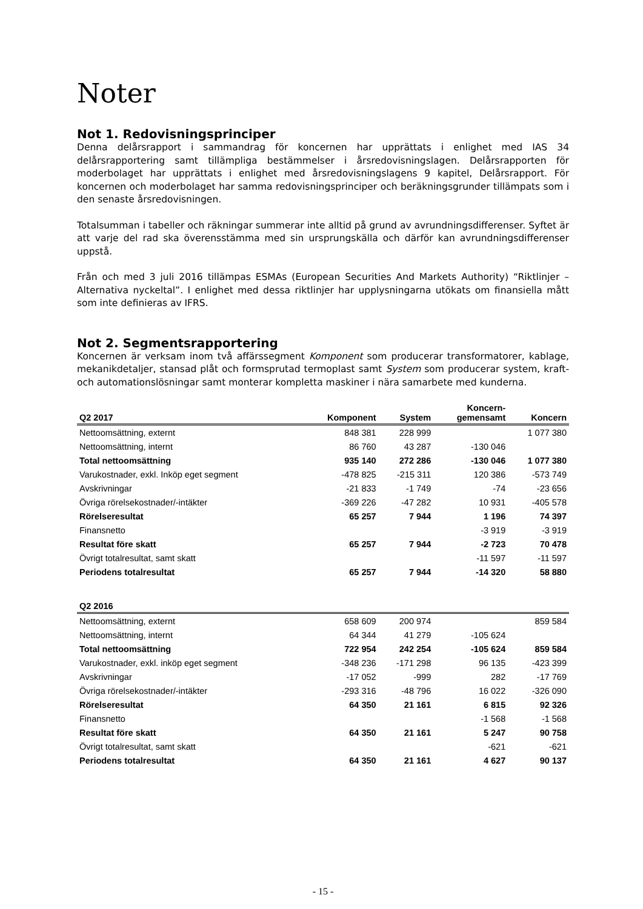Noter
Not 1. Redovisningsprinciper
Denna delårsrapport i sammandrag för koncernen har upprättats i enlighet med IAS 34 delårsrapportering samt tillämpliga bestämmelser i årsredovisningslagen. Delårsrapporten för moderbolaget har upprättats i enlighet med årsredovisningslagens 9 kapitel, Delårsrapport. För koncernen och moderbolaget har samma redovisningsprinciper och beräkningsgrunder tillämpats som i den senaste årsredovisningen.
Totalsumman i tabeller och räkningar summerar inte alltid på grund av avrundningsdifferenser. Syftet är att varje del rad ska överensstämma med sin ursprungskälla och därför kan avrundningsdifferenser uppstå.
Från och med 3 juli 2016 tillämpas ESMAs (European Securities And Markets Authority) “Riktlinjer – Alternativa nyckeltal”. I enlighet med dessa riktlinjer har upplysningarna utökats om finansiella mått som inte definieras av IFRS.
Not 2. Segmentsrapportering
Koncernen är verksam inom två affärssegment Komponent som producerar transformatorer, kablage, mekanikdetaljer, stansad plåt och formsprutad termoplast samt System som producerar system, kraft- och automationslösningar samt monterar kompletta maskiner i nära samarbete med kunderna.
| Q2 2017 | Komponent | System | Koncern- gemensamt | Koncern |
| --- | --- | --- | --- | --- |
| Nettoomsättning, externt | 848 381 | 228 999 | | 1 077 380 |
| Nettoomsättning, internt | 86 760 | 43 287 | -130 046 | |
| Total nettoomsättning | 935 140 | 272 286 | -130 046 | 1 077 380 |
| Varukostnader, exkl. Inköp eget segment | -478 825 | -215 311 | 120 386 | -573 749 |
| Avskrivningar | -21 833 | -1 749 | -74 | -23 656 |
| Övriga rörelsekostnader/-intäkter | -369 226 | -47 282 | 10 931 | -405 578 |
| Rörelseresultat | 65 257 | 7 944 | 1 196 | 74 397 |
| Finansnetto | | | -3 919 | -3 919 |
| Resultat före skatt | 65 257 | 7 944 | -2 723 | 70 478 |
| Övrigt totalresultat, samt skatt | | | -11 597 | -11 597 |
| Periodens totalresultat | 65 257 | 7 944 | -14 320 | 58 880 |
| Q2 2016 | | | | |
| Nettoomsättning, externt | 658 609 | 200 974 | | 859 584 |
| Nettoomsättning, internt | 64 344 | 41 279 | -105 624 | |
| Total nettoomsättning | 722 954 | 242 254 | -105 624 | 859 584 |
| Varukostnader, exkl. inköp eget segment | -348 236 | -171 298 | 96 135 | -423 399 |
| Avskrivningar | -17 052 | -999 | 282 | -17 769 |
| Övriga rörelsekostnader/-intäkter | -293 316 | -48 796 | 16 022 | -326 090 |
| Rörelseresultat | 64 350 | 21 161 | 6 815 | 92 326 |
| Finansnetto | | | -1 568 | -1 568 |
| Resultat före skatt | 64 350 | 21 161 | 5 247 | 90 758 |
| Övrigt totalresultat, samt skatt | | | -621 | -621 |
| Periodens totalresultat | 64 350 | 21 161 | 4 627 | 90 137 |
- 15 -